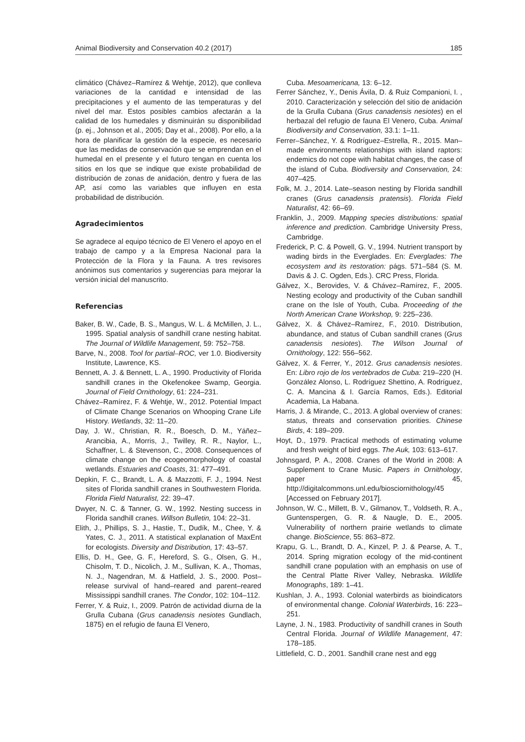Animal Biodiversity and Conservation 40.2 (2017) 185
climático (Chávez–Ramírez & Wehtje, 2012), que conlleva variaciones de la cantidad e intensidad de las precipitaciones y el aumento de las temperaturas y del nivel del mar. Estos posibles cambios afectarán a la calidad de los humedales y disminuirán su disponibilidad (p. ej., Johnson et al., 2005; Day et al., 2008). Por ello, a la hora de planificar la gestión de la especie, es necesario que las medidas de conservación que se emprendan en el humedal en el presente y el futuro tengan en cuenta los sitios en los que se indique que existe probabilidad de distribución de zonas de anidación, dentro y fuera de las AP, así como las variables que influyen en esta probabilidad de distribución.
Agradecimientos
Se agradece al equipo técnico de El Venero el apoyo en el trabajo de campo y a la Empresa Nacional para la Protección de la Flora y la Fauna. A tres revisores anónimos sus comentarios y sugerencias para mejorar la versión inicial del manuscrito.
Referencias
Baker, B. W., Cade, B. S., Mangus, W. L. & McMillen, J. L., 1995. Spatial analysis of sandhill crane nesting habitat. The Journal of Wildlife Management, 59: 752–758.
Barve, N., 2008. Tool for partial–ROC, ver 1.0. Biodiversity Institute, Lawrence, KS.
Bennett, A. J. & Bennett, L. A., 1990. Productivity of Florida sandhill cranes in the Okefenokee Swamp, Georgia. Journal of Field Ornithology, 61: 224–231.
Chávez–Ramírez, F. & Wehtje, W., 2012. Potential Impact of Climate Change Scenarios on Whooping Crane Life History. Wetlands, 32: 11–20.
Day, J. W., Christian, R. R., Boesch, D. M., Yáñez–Arancibia, A., Morris, J., Twilley, R. R., Naylor, L., Schaffner, L. & Stevenson, C., 2008. Consequences of climate change on the ecogeomorphology of coastal wetlands. Estuaries and Coasts, 31: 477–491.
Depkin, F. C., Brandt, L. A. & Mazzotti, F. J., 1994. Nest sites of Florida sandhill cranes in Southwestern Florida. Florida Field Naturalist, 22: 39–47.
Dwyer, N. C. & Tanner, G. W., 1992. Nesting success in Florida sandhill cranes. Willson Bulletin, 104: 22–31.
Elith, J., Phillips, S. J., Hastie, T., Dudík, M., Chee, Y. & Yates, C. J., 2011. A statistical explanation of MaxEnt for ecologists. Diversity and Distribution, 17: 43–57.
Ellis, D. H., Gee, G. F., Hereford, S. G., Olsen, G. H., Chisolm, T. D., Nicolich, J. M., Sullivan, K. A., Thomas, N. J., Nagendran, M. & Hatfield, J. S., 2000. Post–release survival of hand–reared and parent–reared Mississippi sandhill cranes. The Condor, 102: 104–112.
Ferrer, Y. & Ruiz, I., 2009. Patrón de actividad diurna de la Grulla Cubana (Grus canadensis nesiotes Gundlach, 1875) en el refugio de fauna El Venero,
Cuba. Mesoamericana, 13: 6–12.
Ferrer Sánchez, Y., Denis Ávila, D. & Ruiz Companioni, I. , 2010. Caracterización y selección del sitio de anidación de la Grulla Cubana (Grus canadensis nesiotes) en el herbazal del refugio de fauna El Venero, Cuba. Animal Biodiversity and Conservation, 33.1: 1–11.
Ferrer–Sánchez, Y. & Rodríguez–Estrella, R., 2015. Man–made environments relationships with island raptors: endemics do not cope with habitat changes, the case of the island of Cuba. Biodiversity and Conservation, 24: 407–425.
Folk, M. J., 2014. Late–season nesting by Florida sandhill cranes (Grus canadensis pratensis). Florida Field Naturalist, 42: 66–69.
Franklin, J., 2009. Mapping species distributions: spatial inference and prediction. Cambridge University Press, Cambridge.
Frederick, P. C. & Powell, G. V., 1994. Nutrient transport by wading birds in the Everglades. En: Everglades: The ecosystem and its restoration: págs. 571–584 (S. M. Davis & J. C. Ogden, Eds.). CRC Press, Florida.
Gálvez, X., Berovides, V. & Chávez–Ramírez, F., 2005. Nesting ecology and productivity of the Cuban sandhill crane on the Isle of Youth, Cuba. Proceeding of the North American Crane Workshop, 9: 225–236.
Gálvez, X. & Chávez–Ramírez, F., 2010. Distribution, abundance, and status of Cuban sandhill cranes (Grus canadensis nesiotes). The Wilson Journal of Ornithology, 122: 556–562.
Gálvez, X. & Ferrer, Y., 2012. Grus canadensis nesiotes. En: Libro rojo de los vertebrados de Cuba: 219–220 (H. González Alonso, L. Rodríguez Shettino, A. Rodríguez, C. A. Mancina & I. García Ramos, Eds.). Editorial Academia, La Habana.
Harris, J. & Mirande, C., 2013. A global overview of cranes: status, threats and conservation priorities. Chinese Birds, 4: 189–209.
Hoyt, D., 1979. Practical methods of estimating volume and fresh weight of bird eggs. The Auk, 103: 613–617.
Johnsgard, P. A., 2008. Cranes of the World in 2008: A Supplement to Crane Music. Papers in Ornithology, paper 45, http://digitalcommons.unl.edu/biosciornithology/45 [Accessed on February 2017].
Johnson, W. C., Millett, B. V., Gilmanov, T., Voldseth, R. A., Guntenspergen, G. R. & Naugle, D. E., 2005. Vulnerability of northern prairie wetlands to climate change. BioScience, 55: 863–872.
Krapu, G. L., Brandt, D. A., Kinzel, P. J. & Pearse, A. T., 2014. Spring migration ecology of the mid-continent sandhill crane population with an emphasis on use of the Central Platte River Valley, Nebraska. Wildlife Monographs, 189: 1–41.
Kushlan, J. A., 1993. Colonial waterbirds as bioindicators of environmental change. Colonial Waterbirds, 16: 223–251.
Layne, J. N., 1983. Productivity of sandhill cranes in South Central Florida. Journal of Wildlife Management, 47: 178–185.
Littlefield, C. D., 2001. Sandhill crane nest and egg